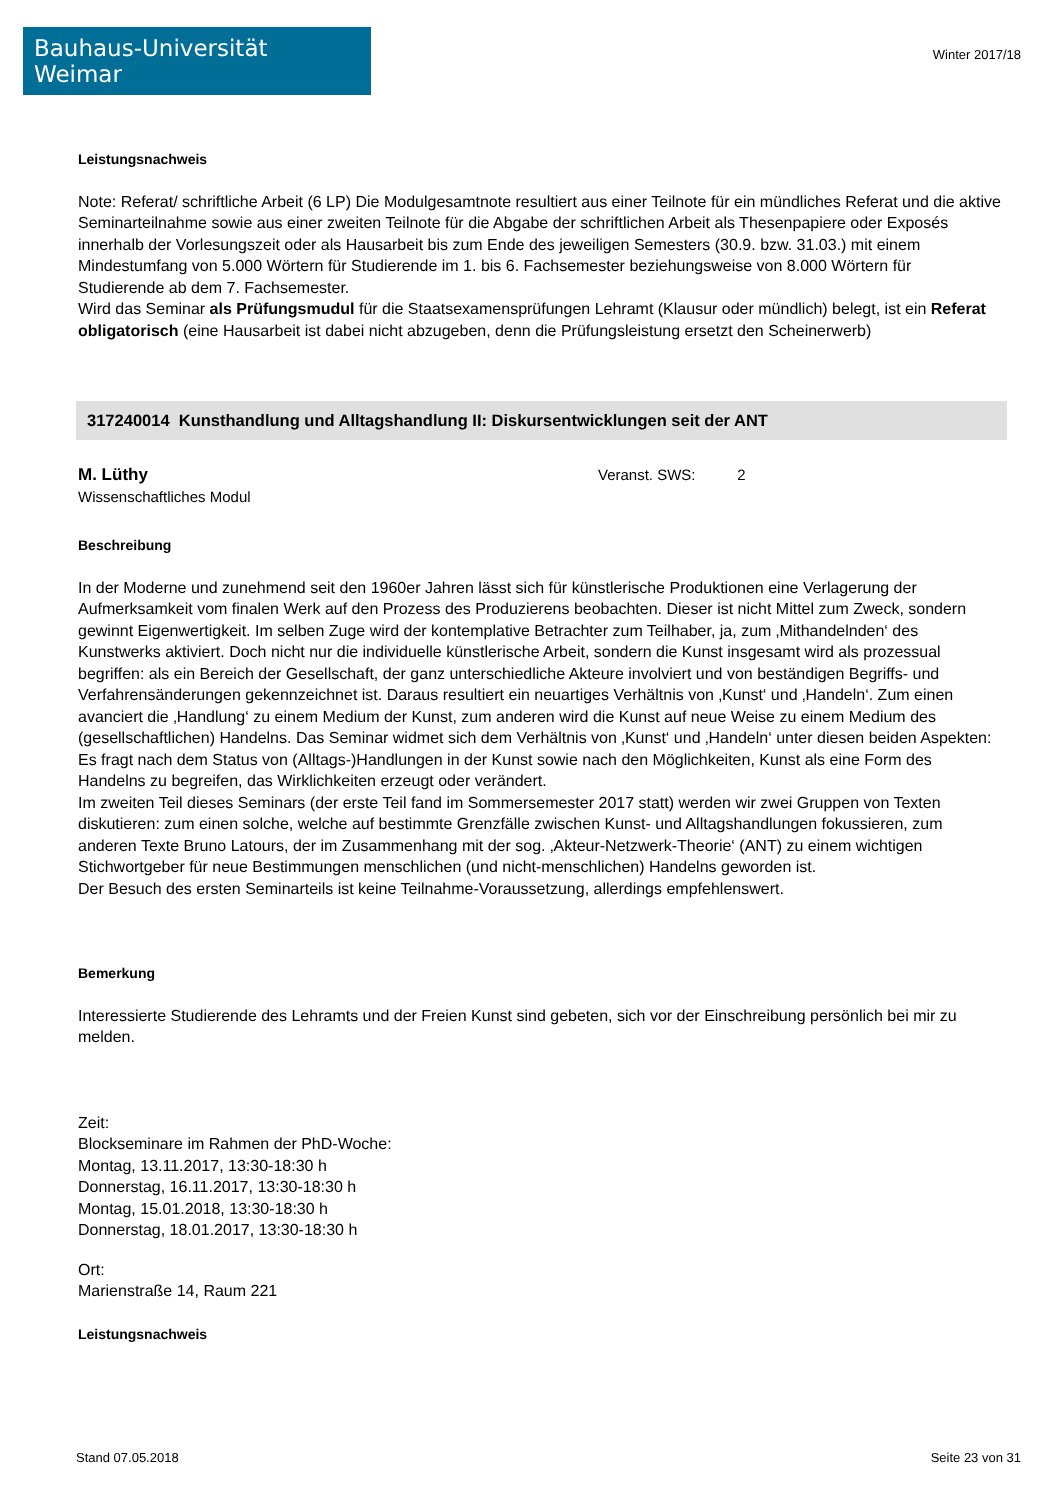Bauhaus-Universität Weimar
Winter 2017/18
Leistungsnachweis
Note: Referat/ schriftliche Arbeit (6 LP) Die Modulgesamtnote resultiert aus einer Teilnote für ein mündliches Referat und die aktive Seminarteilnahme sowie aus einer zweiten Teilnote für die Abgabe der schriftlichen Arbeit als Thesenpapiere oder Exposés innerhalb der Vorlesungszeit oder als Hausarbeit bis zum Ende des jeweiligen Semesters (30.9. bzw. 31.03.) mit einem Mindestumfang von 5.000 Wörtern für Studierende im 1. bis 6. Fachsemester beziehungsweise von 8.000 Wörtern für Studierende ab dem 7. Fachsemester.
Wird das Seminar als Prüfungsmudul für die Staatsexamensprüfungen Lehramt (Klausur oder mündlich) belegt, ist ein Referat obligatorisch (eine Hausarbeit ist dabei nicht abzugeben, denn die Prüfungsleistung ersetzt den Scheinerwerb)
317240014 Kunsthandlung und Alltagshandlung II: Diskursentwicklungen seit der ANT
M. Lüthy
Wissenschaftliches Modul
Veranst. SWS: 2
Beschreibung
In der Moderne und zunehmend seit den 1960er Jahren lässt sich für künstlerische Produktionen eine Verlagerung der Aufmerksamkeit vom finalen Werk auf den Prozess des Produzierens beobachten. Dieser ist nicht Mittel zum Zweck, sondern gewinnt Eigenwertigkeit. Im selben Zuge wird der kontemplative Betrachter zum Teilhaber, ja, zum ‚Mithandelnden‘ des Kunstwerks aktiviert. Doch nicht nur die individuelle künstlerische Arbeit, sondern die Kunst insgesamt wird als prozessual begriffen: als ein Bereich der Gesellschaft, der ganz unterschiedliche Akteure involviert und von beständigen Begriffs- und Verfahrensänderungen gekennzeichnet ist. Daraus resultiert ein neuartiges Verhältnis von ‚Kunst‘ und ‚Handeln‘. Zum einen avanciert die ‚Handlung‘ zu einem Medium der Kunst, zum anderen wird die Kunst auf neue Weise zu einem Medium des (gesellschaftlichen) Handelns. Das Seminar widmet sich dem Verhältnis von ‚Kunst‘ und ‚Handeln‘ unter diesen beiden Aspekten: Es fragt nach dem Status von (Alltags-)Handlungen in der Kunst sowie nach den Möglichkeiten, Kunst als eine Form des Handelns zu begreifen, das Wirklichkeiten erzeugt oder verändert.
Im zweiten Teil dieses Seminars (der erste Teil fand im Sommersemester 2017 statt) werden wir zwei Gruppen von Texten diskutieren: zum einen solche, welche auf bestimmte Grenzfälle zwischen Kunst- und Alltagshandlungen fokussieren, zum anderen Texte Bruno Latours, der im Zusammenhang mit der sog. ‚Akteur-Netzwerk-Theorie‘ (ANT) zu einem wichtigen Stichwortgeber für neue Bestimmungen menschlichen (und nicht-menschlichen) Handelns geworden ist.
Der Besuch des ersten Seminarteils ist keine Teilnahme-Voraussetzung, allerdings empfehlenswert.
Bemerkung
Interessierte Studierende des Lehramts und der Freien Kunst sind gebeten, sich vor der Einschreibung persönlich bei mir zu melden.
Zeit:
Blockseminare im Rahmen der PhD-Woche:
Montag, 13.11.2017, 13:30-18:30 h
Donnerstag, 16.11.2017, 13:30-18:30 h
Montag, 15.01.2018, 13:30-18:30 h
Donnerstag, 18.01.2017, 13:30-18:30 h
Ort:
Marienstraße 14, Raum 221
Leistungsnachweis
Stand 07.05.2018 Seite 23 von 31